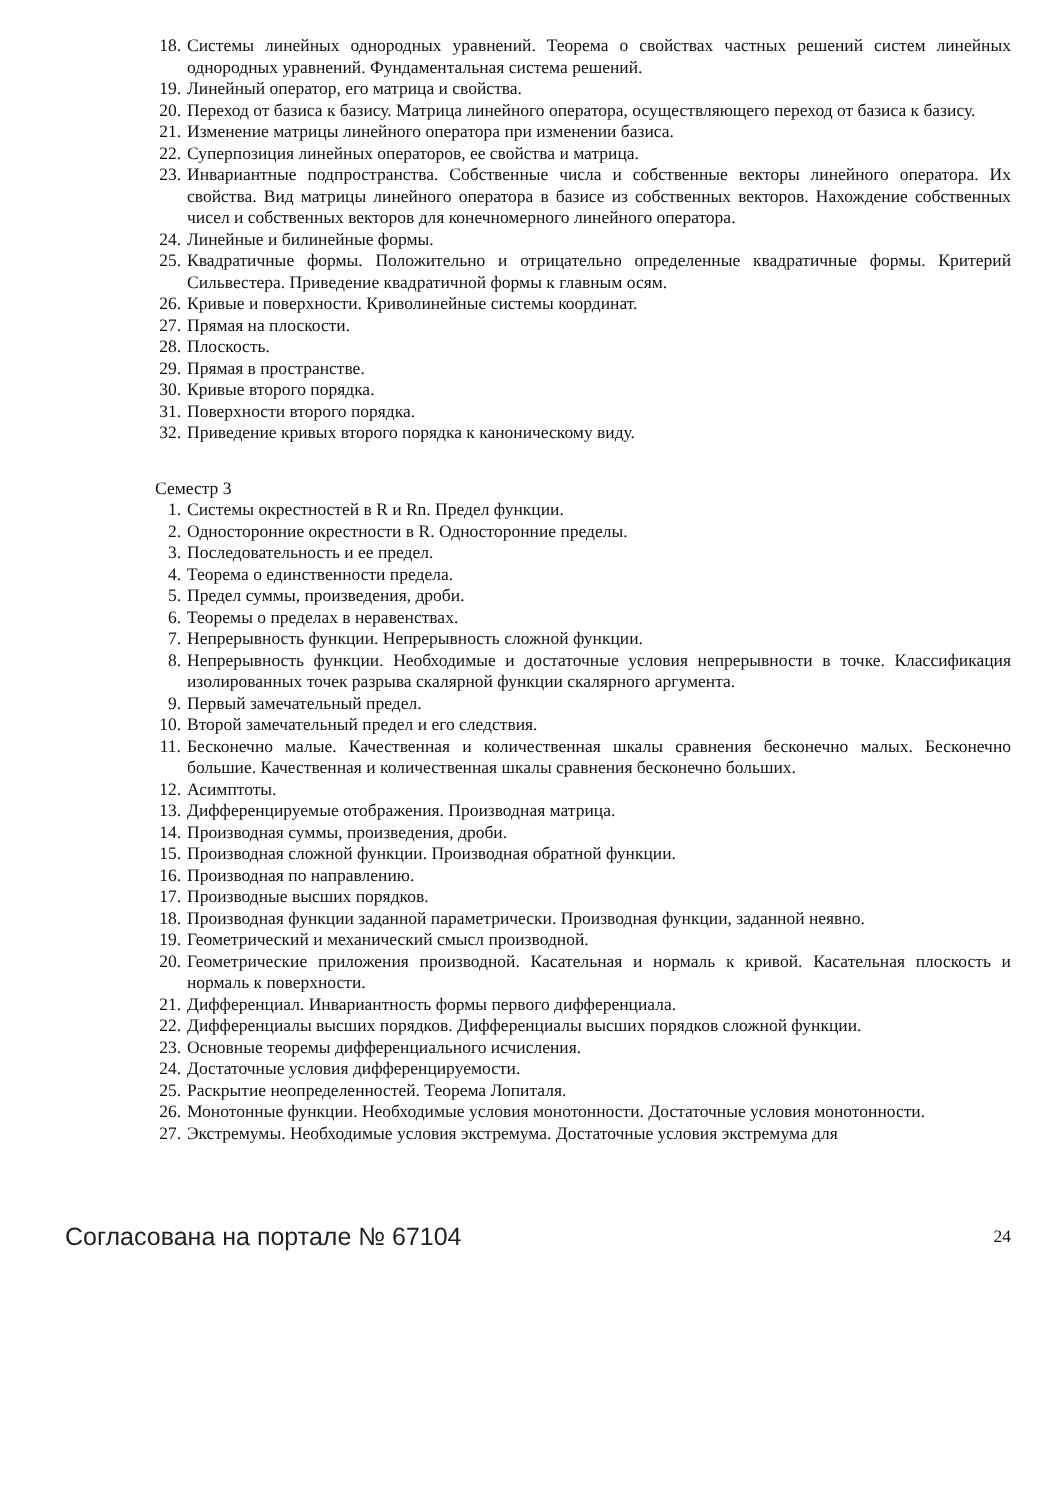18. Системы линейных однородных уравнений. Теорема о свойствах частных решений систем линейных однородных уравнений. Фундаментальная система решений.
19. Линейный оператор, его матрица и свойства.
20. Переход от базиса к базису. Матрица линейного оператора, осуществляющего переход от базиса к базису.
21. Изменение матрицы линейного оператора при изменении базиса.
22. Суперпозиция линейных операторов, ее свойства и матрица.
23. Инвариантные подпространства. Собственные числа и собственные векторы линейного оператора. Их свойства. Вид матрицы линейного оператора в базисе из собственных векторов. Нахождение собственных чисел и собственных векторов для конечномерного линейного оператора.
24. Линейные и билинейные формы.
25. Квадратичные формы. Положительно и отрицательно определенные квадратичные формы. Критерий Сильвестера. Приведение квадратичной формы к главным осям.
26. Кривые и поверхности. Криволинейные системы координат.
27. Прямая на плоскости.
28. Плоскость.
29. Прямая в пространстве.
30. Кривые второго порядка.
31. Поверхности второго порядка.
32. Приведение кривых второго порядка к каноническому виду.
Семестр 3
1. Системы окрестностей в R и Rn. Предел функции.
2. Односторонние окрестности в R. Односторонние пределы.
3. Последовательность и ее предел.
4. Теорема о единственности предела.
5. Предел суммы, произведения, дроби.
6. Теоремы о пределах в неравенствах.
7. Непрерывность функции. Непрерывность сложной функции.
8. Непрерывность функции. Необходимые и достаточные условия непрерывности в точке. Классификация изолированных точек разрыва скалярной функции скалярного аргумента.
9. Первый замечательный предел.
10. Второй замечательный предел и его следствия.
11. Бесконечно малые. Качественная и количественная шкалы сравнения бесконечно малых. Бесконечно большие. Качественная и количественная шкалы сравнения бесконечно больших.
12. Асимптоты.
13. Дифференцируемые отображения. Производная матрица.
14. Производная суммы, произведения, дроби.
15. Производная сложной функции. Производная обратной функции.
16. Производная по направлению.
17. Производные высших порядков.
18. Производная функции заданной параметрически. Производная функции, заданной неявно.
19. Геометрический и механический смысл производной.
20. Геометрические приложения производной. Касательная и нормаль к кривой. Касательная плоскость и нормаль к поверхности.
21. Дифференциал. Инвариантность формы первого дифференциала.
22. Дифференциалы высших порядков. Дифференциалы высших порядков сложной функции.
23. Основные теоремы дифференциального исчисления.
24. Достаточные условия дифференцируемости.
25. Раскрытие неопределенностей. Теорема Лопиталя.
26. Монотонные функции. Необходимые условия монотонности. Достаточные условия монотонности.
27. Экстремумы. Необходимые условия экстремума. Достаточные условия экстремума для
Согласована на портале № 67104 24